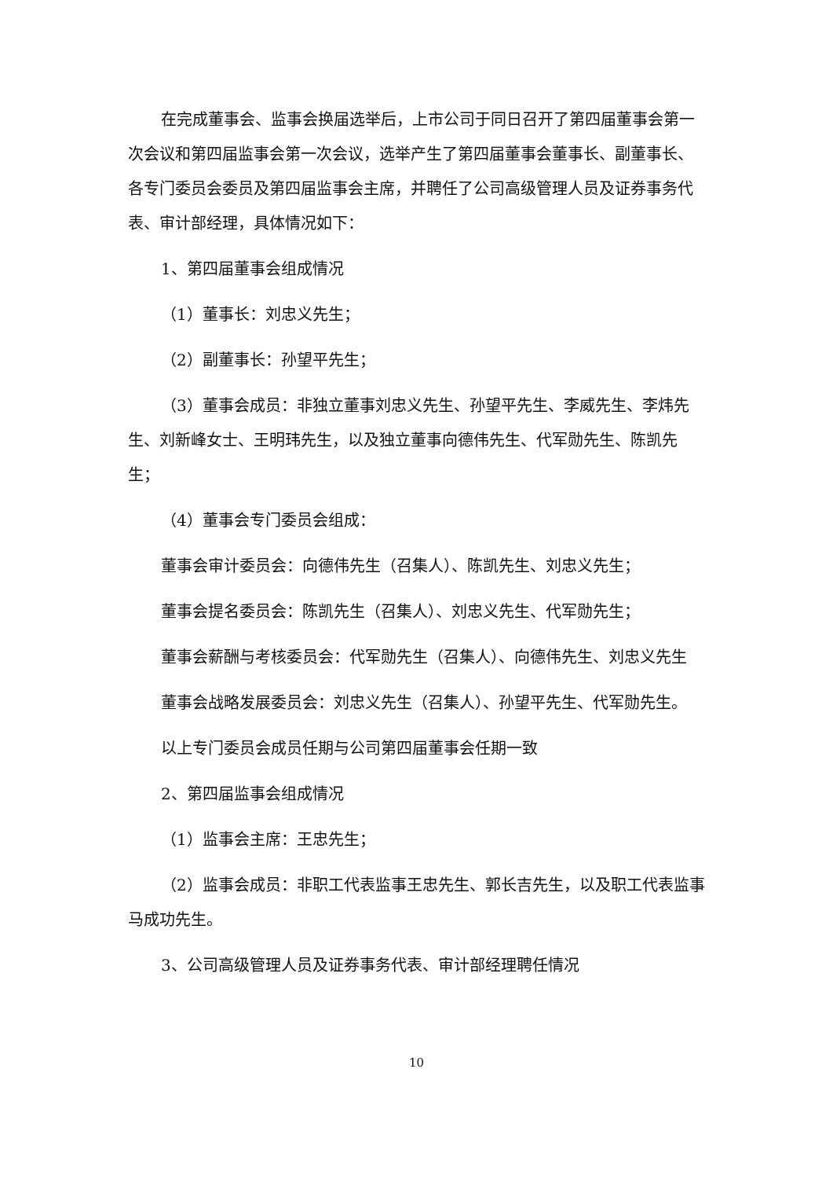在完成董事会、监事会换届选举后，上市公司于同日召开了第四届董事会第一次会议和第四届监事会第一次会议，选举产生了第四届董事会董事长、副董事长、各专门委员会委员及第四届监事会主席，并聘任了公司高级管理人员及证券事务代表、审计部经理，具体情况如下：
1、第四届董事会组成情况
（1）董事长：刘忠义先生；
（2）副董事长：孙望平先生；
（3）董事会成员：非独立董事刘忠义先生、孙望平先生、李威先生、李炜先生、刘新峰女士、王明玮先生，以及独立董事向德伟先生、代军勋先生、陈凯先生；
（4）董事会专门委员会组成：
董事会审计委员会：向德伟先生（召集人）、陈凯先生、刘忠义先生；
董事会提名委员会：陈凯先生（召集人）、刘忠义先生、代军勋先生；
董事会薪酬与考核委员会：代军勋先生（召集人）、向德伟先生、刘忠义先生
董事会战略发展委员会：刘忠义先生（召集人）、孙望平先生、代军勋先生。
以上专门委员会成员任期与公司第四届董事会任期一致
2、第四届监事会组成情况
（1）监事会主席：王忠先生；
（2）监事会成员：非职工代表监事王忠先生、郭长吉先生，以及职工代表监事马成功先生。
3、公司高级管理人员及证券事务代表、审计部经理聘任情况
10